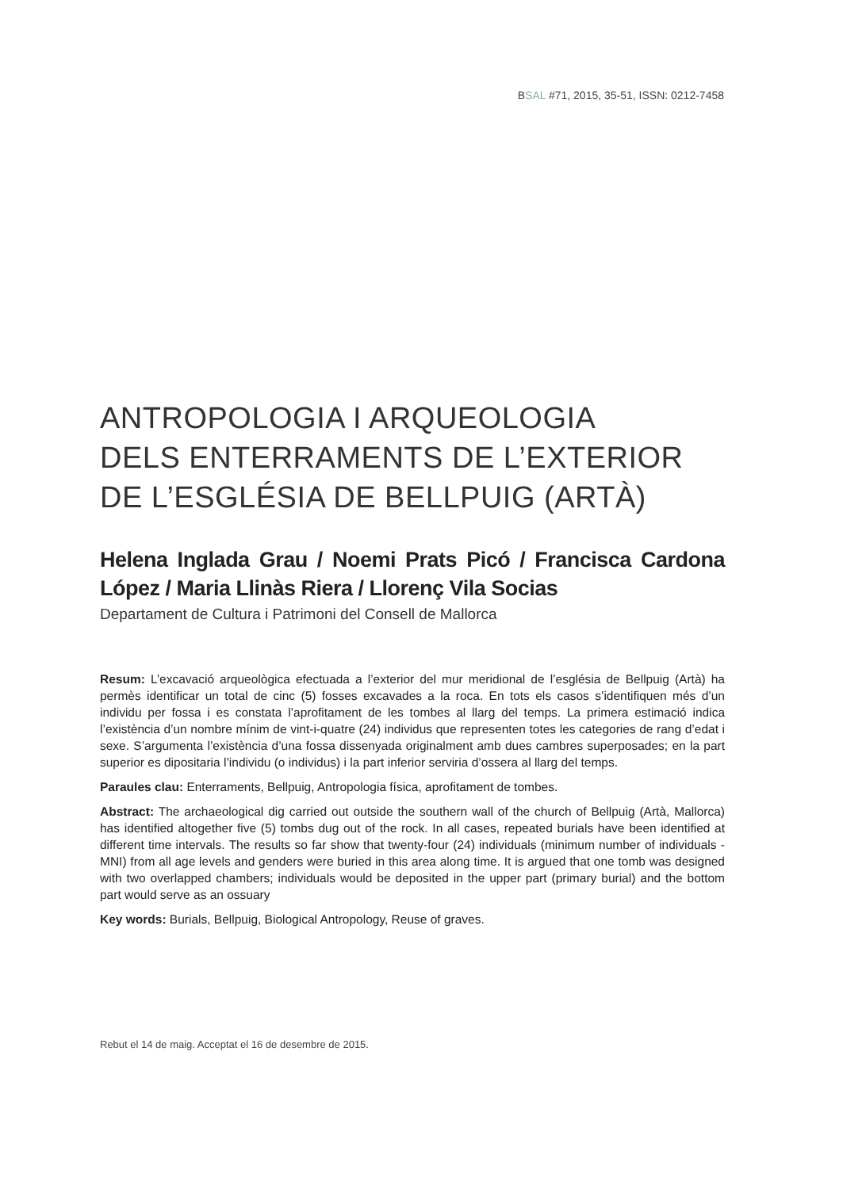BSAL #71, 2015, 35-51, ISSN: 0212-7458
ANTROPOLOGIA I ARQUEOLOGIA
DELS ENTERRAMENTS DE L’EXTERIOR
DE L’ESGLÉSIA DE BELLPUIG (ARTÀ)
Helena Inglada Grau / Noemi Prats Picó / Francisca Cardona López / Maria Llinàs Riera / Llorenç Vila Socias
Departament de Cultura i Patrimoni del Consell de Mallorca
Resum: L’excavació arqueològica efectuada a l’exterior del mur meridional de l’església de Bellpuig (Artà) ha permès identificar un total de cinc (5) fosses excavades a la roca. En tots els casos s’identifiquen més d’un individu per fossa i es constata l’aprofitament de les tombes al llarg del temps. La primera estimació indica l’existència d’un nombre mínim de vint-i-quatre (24) individus que representen totes les categories de rang d’edat i sexe. S’argumenta l’existència d’una fossa dissenyada originalment amb dues cambres superposades; en la part superior es dipositaria l’individu (o individus) i la part inferior serviria d’ossera al llarg del temps.
Paraules clau: Enterraments, Bellpuig, Antropologia física, aprofitament de tombes.
Abstract: The archaeological dig carried out outside the southern wall of the church of Bellpuig (Artà, Mallorca) has identified altogether five (5) tombs dug out of the rock. In all cases, repeated burials have been identified at different time intervals. The results so far show that twenty-four (24) individuals (minimum number of individuals -MNI) from all age levels and genders were buried in this area along time. It is argued that one tomb was designed with two overlapped chambers; individuals would be deposited in the upper part (primary burial) and the bottom part would serve as an ossuary
Key words: Burials, Bellpuig, Biological Antropology, Reuse of graves.
Rebut el 14 de maig. Acceptat el 16 de desembre de 2015.